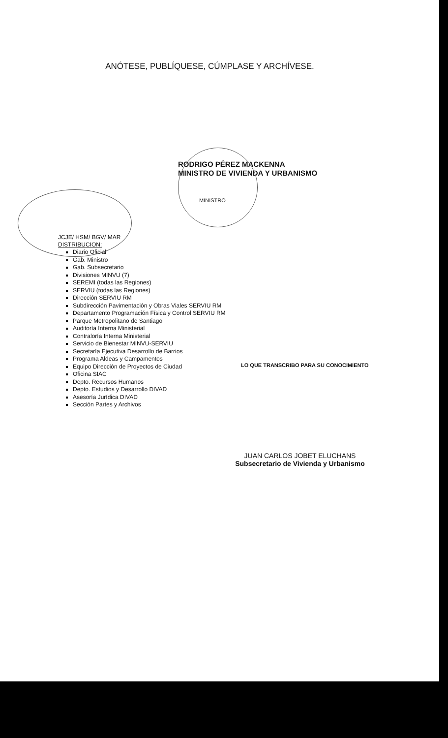ANÓTESE, PUBLÍQUESE, CÚMPLASE Y ARCHÍVESE.
RODRIGO PÉREZ MACKENNA
MINISTRO DE VIVIENDA Y URBANISMO
MINISTRO
JCJE/ HSM/ BGV/ MAR
DISTRIBUCION:
Diario Oficial
Gab. Ministro
Gab. Subsecretario
Divisiones MINVU (7)
SEREMI (todas las Regiones)
SERVIU (todas las Regiones)
Dirección SERVIU RM
Subdirección Pavimentación y Obras Viales SERVIU RM
Departamento Programación Física y Control SERVIU RM
Parque Metropolitano de Santiago
Auditoría Interna Ministerial
Contraloría Interna Ministerial
Servicio de Bienestar MINVU-SERVIU
Secretaría Ejecutiva Desarrollo de Barrios
Programa Aldeas y Campamentos
Equipo Dirección de Proyectos de Ciudad
Oficina SIAC
Depto. Recursos Humanos
Depto. Estudios y Desarrollo DIVAD
Asesoría Jurídica DIVAD
Sección Partes y Archivos
LO QUE TRANSCRIBO PARA SU CONOCIMIENTO
JUAN CARLOS JOBET ELUCHANS
Subsecretario de Vivienda y Urbanismo